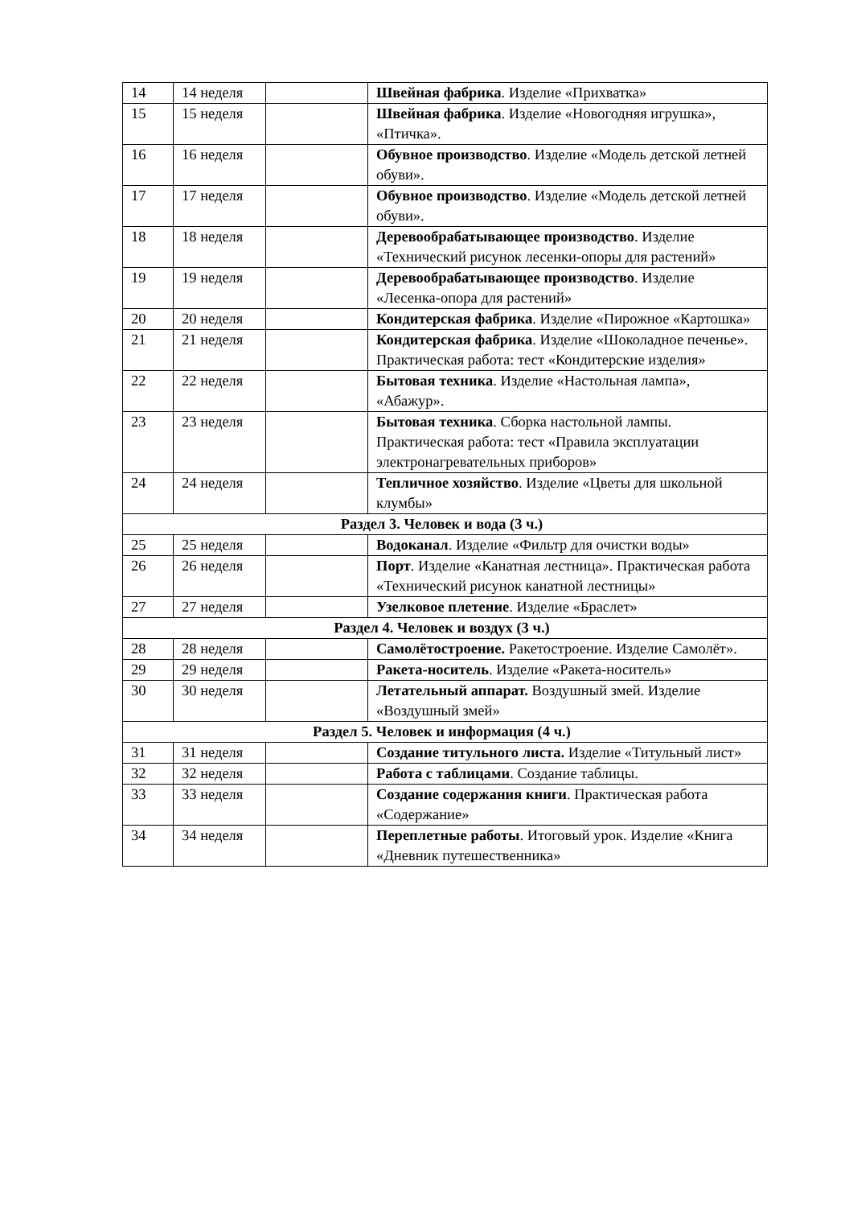| 14 | 14 неделя | | Швейная фабрика . Изделие «Прихватка» |
| 15 | 15 неделя | | Швейная фабрика . Изделие «Новогодняя игрушка», «Птичка». |
| 16 | 16 неделя | | Обувное производство . Изделие «Модель детской летней обуви». |
| 17 | 17 неделя | | Обувное производство . Изделие «Модель детской летней обуви». |
| 18 | 18 неделя | | Деревообрабатывающее производство . Изделие «Технический рисунок лесенки-опоры для растений» |
| 19 | 19 неделя | | Деревообрабатывающее производство . Изделие «Лесенка-опора для растений» |
| 20 | 20 неделя | | Кондитерская фабрика . Изделие «Пирожное «Картошка» |
| 21 | 21 неделя | | Кондитерская фабрика . Изделие «Шоколадное печенье». Практическая работа: тест «Кондитерские изделия» |
| 22 | 22 неделя | | Бытовая техника . Изделие «Настольная лампа», «Абажур». |
| 23 | 23 неделя | | Бытовая техника . Сборка настольной лампы. Практическая работа: тест «Правила эксплуатации электронагревательных приборов» |
| 24 | 24 неделя | | Тепличное хозяйство . Изделие «Цветы для школьной клумбы» |
| Раздел 3. Человек и вода (3 ч.) | | | |
| 25 | 25 неделя | | Водоканал . Изделие «Фильтр для очистки воды» |
| 26 | 26 неделя | | Порт . Изделие «Канатная лестница». Практическая работа «Технический рисунок канатной лестницы» |
| 27 | 27 неделя | | Узелковое плетение . Изделие «Браслет» |
| Раздел 4. Человек и воздух (3 ч.) | | | |
| 28 | 28 неделя | | Самолётостроение. Ракетостроение. Изделие Самолёт». |
| 29 | 29 неделя | | Ракета-носитель . Изделие «Ракета-носитель» |
| 30 | 30 неделя | | Летательный аппарат. Воздушный змей. Изделие «Воздушный змей» |
| Раздел 5. Человек и информация (4 ч.) | | | |
| 31 | 31 неделя | | Создание титульного листа. Изделие «Титульный лист» |
| 32 | 32 неделя | | Работа с таблицами . Создание таблицы. |
| 33 | 33 неделя | | Создание содержания книги . Практическая работа «Содержание» |
| 34 | 34 неделя | | Переплетные работы . Итоговый урок. Изделие «Книга «Дневник путешественника» |